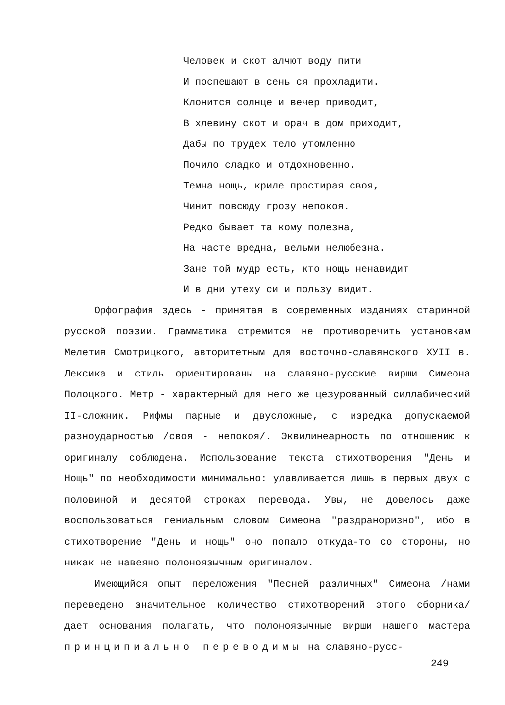Человек и скот алчют воду пити
И поспешают в сень ся прохладити.
Клонится солнце и вечер приводит,
В хлевину скот и орач в дом приходит,
Дабы по трудех тело утомленно
Почило сладко и отдохновенно.
Темна нощь, криле простирая своя,
Чинит повсюду грозу непокоя.
Редко бывает та кому полезна,
На часте вредна, вельми нелюбезна.
Зане той мудр есть, кто нощь ненавидит
И в дни утеху си и пользу видит.
Орфография здесь - принятая в современных изданиях старинной русской поэзии. Грамматика стремится не противоречить установкам Мелетия Смотрицкого, авторитетным для восточно-славянского ХУII в. Лексика и стиль ориентированы на славяно-русские вирши Симеона Полоцкого. Метр - характерный для него же цезурованный силлабический II-сложник. Рифмы парные и двусложные, с изредка допускаемой разноударностью /своя - непокоя/. Эквилинеарность по отношению к оригиналу соблюдена. Использование текста стихотворения "День и Нощь" по необходимости минимально: улавливается лишь в первых двух с половиной и десятой строках перевода. Увы, не довелось даже воспользоваться гениальным словом Симеона "раздраноризно", ибо в стихотворение "День и нощь" оно попало откуда-то со стороны, но никак не навеяно полоноязычным оригиналом.
Имеющийся опыт переложения "Песней различных" Симеона /нами переведено значительное количество стихотворений этого сборника/ дает основания полагать, что полоноязычные вирши нашего мастера принципиально переводимы на славяно-русс-
249